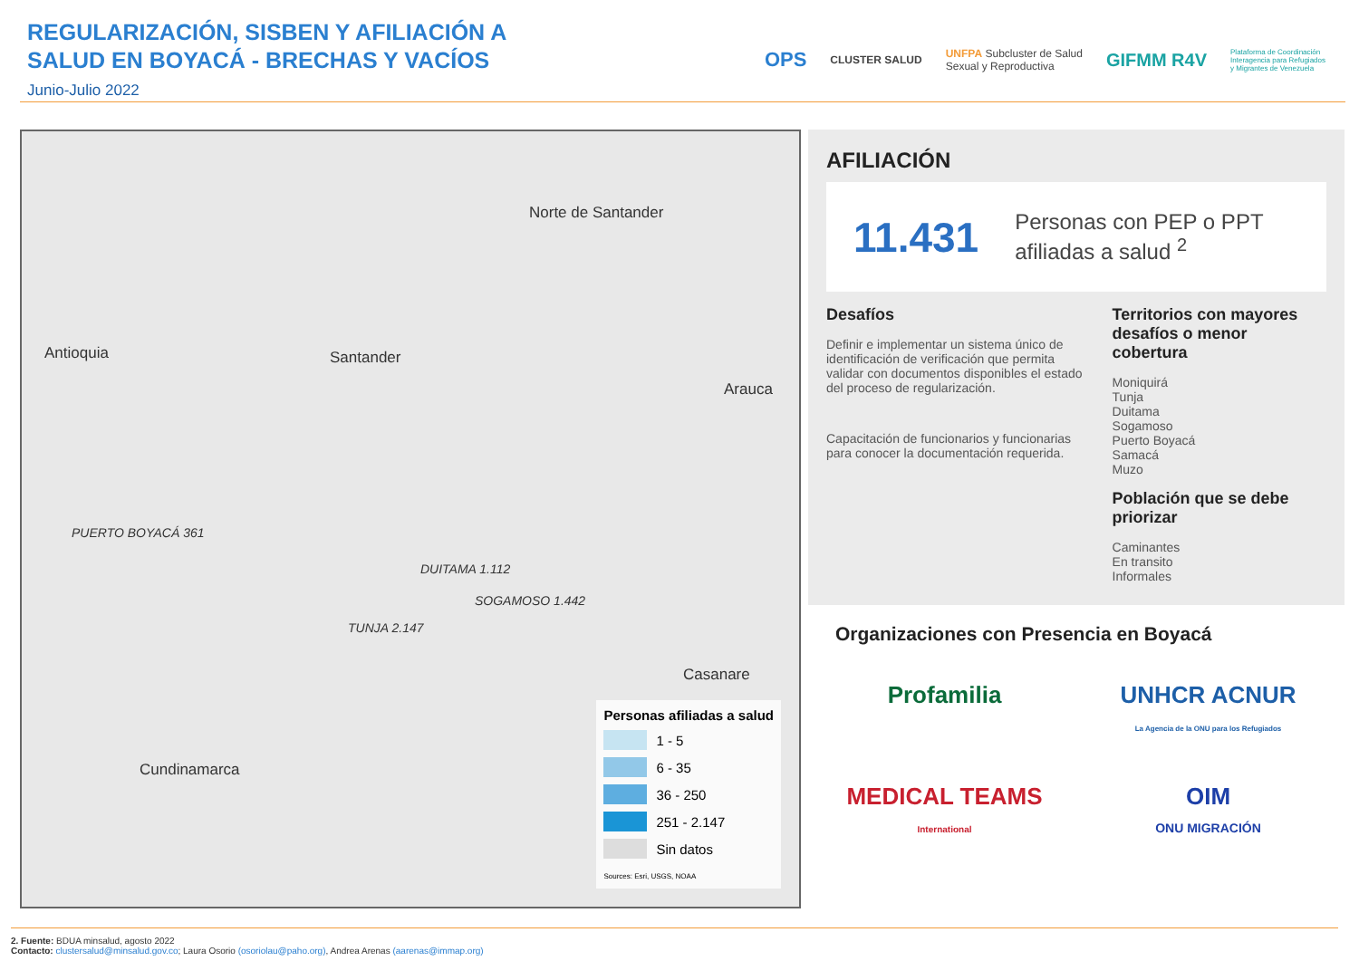REGULARIZACIÓN, SISBEN Y AFILIACIÓN A
SALUD EN BOYACÁ - BRECHAS Y VACÍOS
Junio-Julio 2022
OPS CLUSTER SALUD UNFPA Subcluster de Salud
Sexual y Reproductiva GIFMM R4V Plataforma de Coordinación
Interagencia para Refugiados
y Migrantes de Venezuela
Norte de Santander
Antioquia Santander
Arauca
Casanare
Cundinamarca
PUERTO BOYACÁ 361
DUITAMA 1.112
TUNJA 2.147
SOGAMOSO 1.442
Personas afiliadas a salud
1 - 5
6 - 35
36 - 250
251 - 2.147
Sin datos
Sources: Esri, USGS, NOAA
AFILIACIÓN
11.431
Personas con PEP o PPT afiliadas a salud <sup>2</sup>
Desafíos
Definir e implementar un sistema único de identificación de verificación que permita validar con documentos disponibles el estado del proceso de regularización.
Capacitación de funcionarios y funcionarias para conocer la documentación requerida.
Territorios con mayores desafíos o menor cobertura
Moniquirá
Tunja
Duitama
Sogamoso
Puerto Boyacá
Samacá
Muzo
Población que se debe priorizar
Caminantes
En transito
Informales
Organizaciones con Presencia en Boyacá
Profamilia
UNHCR ACNUR
La Agencia de la ONU para los Refugiados
MEDICAL TEAMS
International
OIM
ONU MIGRACIÓN
2. Fuente: BDUA minsalud, agosto 2022
Contacto: clustersalud@minsalud.gov.co; Laura Osorio (osoriolau@paho.org), Andrea Arenas (aarenas@immap.org)